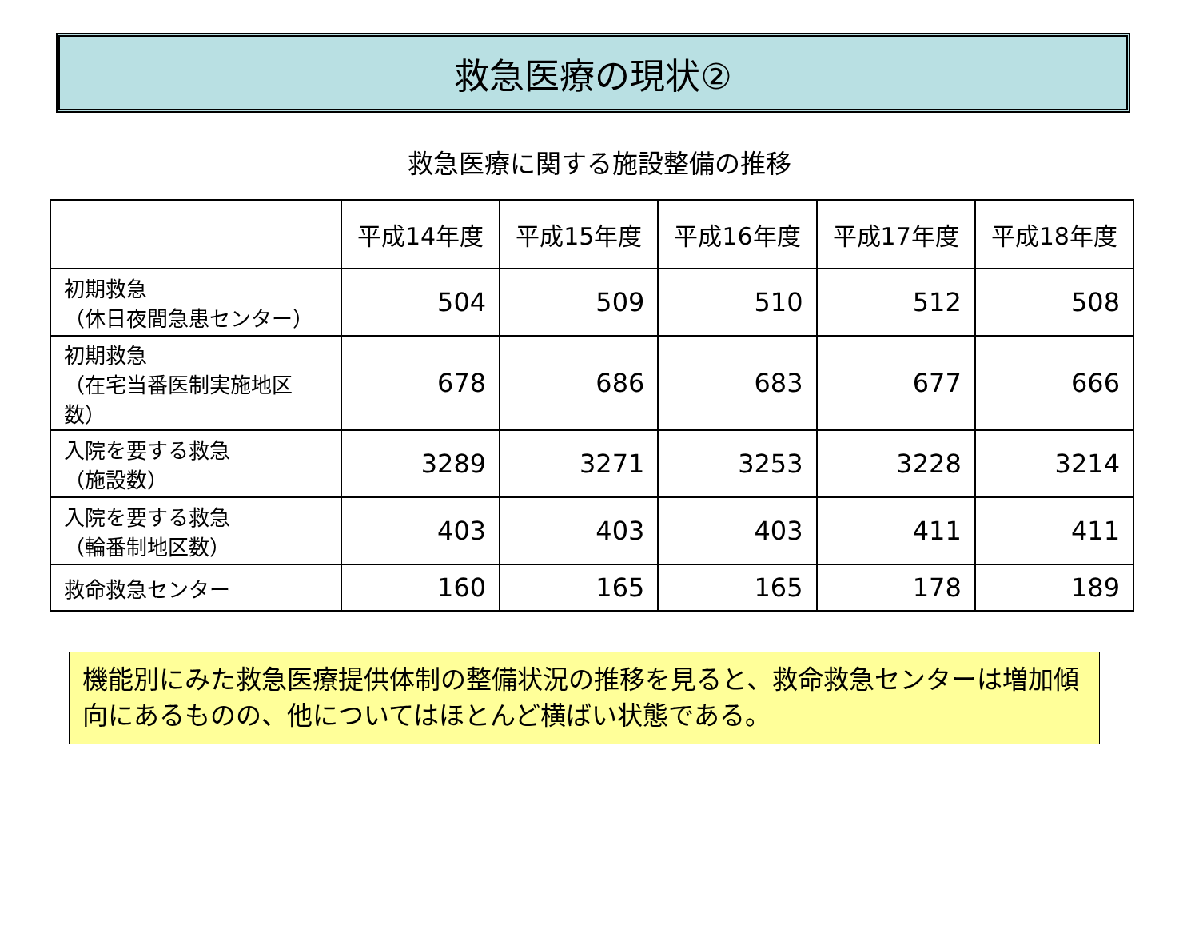救急医療の現状②
救急医療に関する施設整備の推移
| | 平成14年度 | 平成15年度 | 平成16年度 | 平成17年度 | 平成18年度 |
| --- | --- | --- | --- | --- | --- |
| 初期救急 （休日夜間急患センター） | 504 | 509 | 510 | 512 | 508 |
| 初期救急 （在宅当番医制実施地区数） | 678 | 686 | 683 | 677 | 666 |
| 入院を要する救急 （施設数） | 3289 | 3271 | 3253 | 3228 | 3214 |
| 入院を要する救急 （輪番制地区数） | 403 | 403 | 403 | 411 | 411 |
| 救命救急センター | 160 | 165 | 165 | 178 | 189 |
機能別にみた救急医療提供体制の整備状況の推移を見ると、救命救急センターは増加傾向にあるものの、他についてはほとんど横ばい状態である。